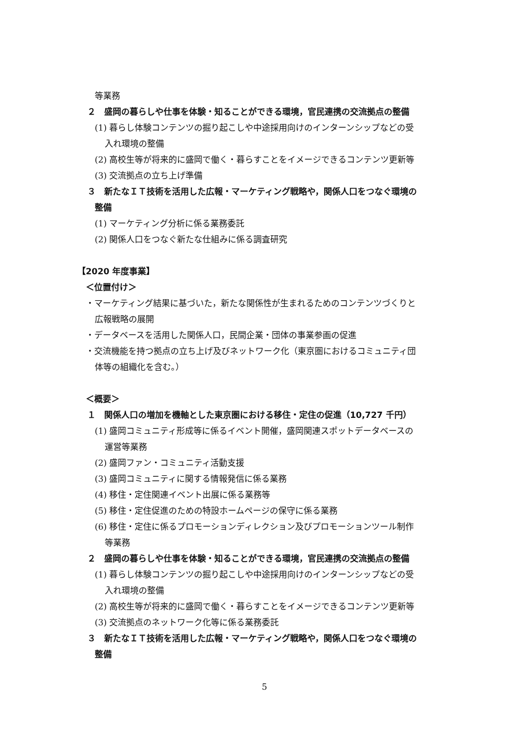等業務
２　盛岡の暮らしや仕事を体験・知ることができる環境，官民連携の交流拠点の整備
(1) 暮らし体験コンテンツの掘り起こしや中途採用向けのインターンシップなどの受
入れ環境の整備
(2) 高校生等が将来的に盛岡で働く・暮らすことをイメージできるコンテンツ更新等
(3) 交流拠点の立ち上げ準備
３　新たなＩＴ技術を活用した広報・マーケティング戦略や，関係人口をつなぐ環境の
整備
(1) マーケティング分析に係る業務委託
(2) 関係人口をつなぐ新たな仕組みに係る調査研究
【2020 年度事業】
＜位置付け＞
・マーケティング結果に基づいた，新たな関係性が生まれるためのコンテンツづくりと
広報戦略の展開
・データベースを活用した関係人口，民間企業・団体の事業参画の促進
・交流機能を持つ拠点の立ち上げ及びネットワーク化（東京圏におけるコミュニティ団
体等の組織化を含む。）
＜概要＞
１　関係人口の増加を機軸とした東京圏における移住・定住の促進（10,727 千円）
(1) 盛岡コミュニティ形成等に係るイベント開催，盛岡関連スポットデータベースの
運営等業務
(2) 盛岡ファン・コミュニティ活動支援
(3) 盛岡コミュニティに関する情報発信に係る業務
(4) 移住・定住関連イベント出展に係る業務等
(5) 移住・定住促進のための特設ホームページの保守に係る業務
(6) 移住・定住に係るプロモーションディレクション及びプロモーションツール制作
等業務
２　盛岡の暮らしや仕事を体験・知ることができる環境，官民連携の交流拠点の整備
(1) 暮らし体験コンテンツの掘り起こしや中途採用向けのインターンシップなどの受
入れ環境の整備
(2) 高校生等が将来的に盛岡で働く・暮らすことをイメージできるコンテンツ更新等
(3) 交流拠点のネットワーク化等に係る業務委託
３　新たなＩＴ技術を活用した広報・マーケティング戦略や，関係人口をつなぐ環境の
整備
5